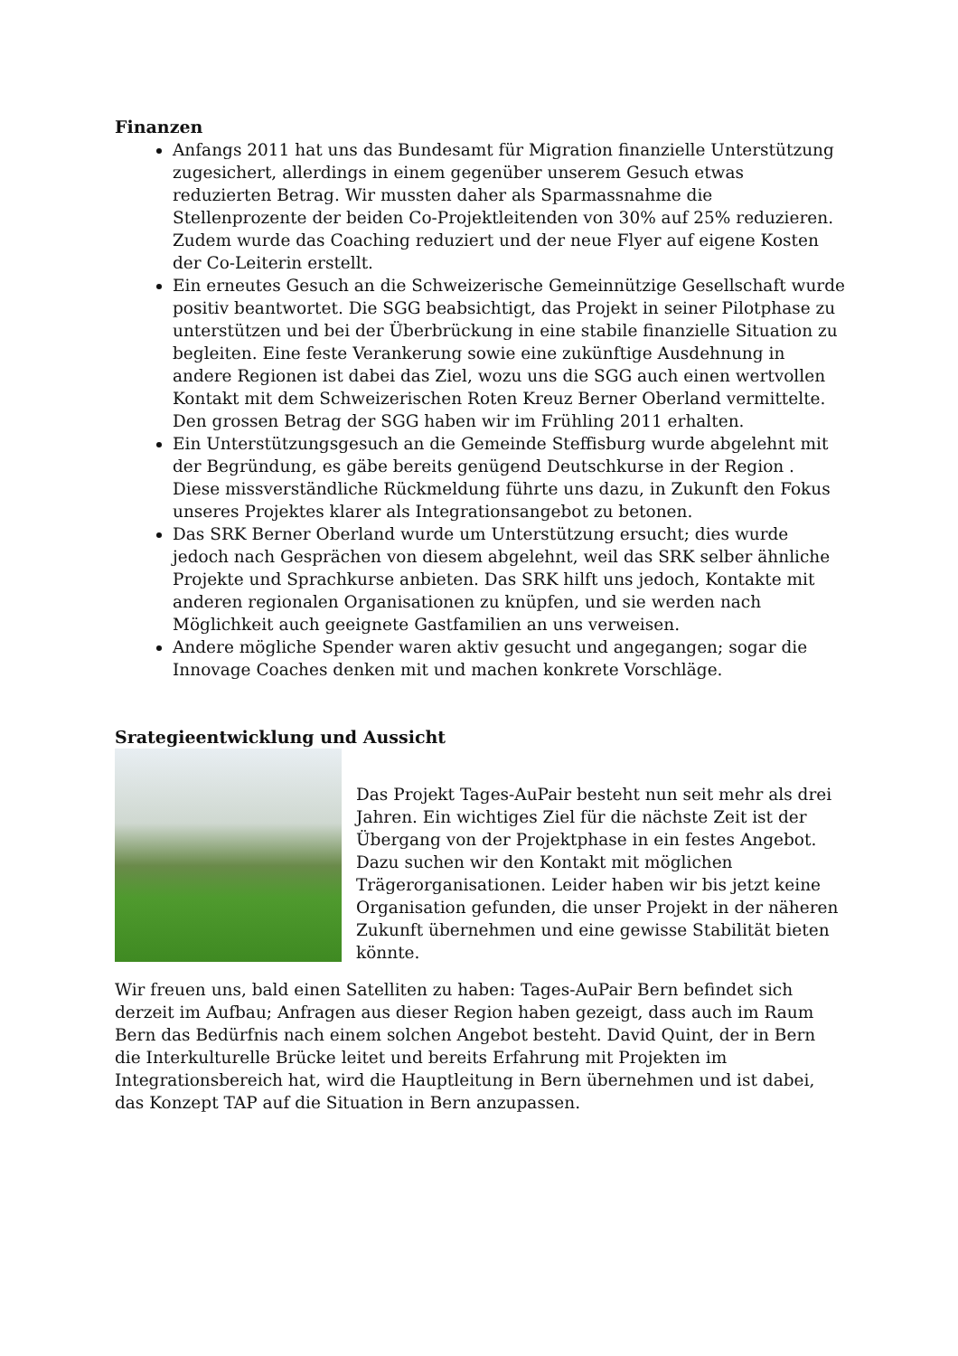Finanzen
Anfangs 2011 hat uns das Bundesamt für Migration finanzielle Unterstützung zugesichert, allerdings in einem gegenüber unserem Gesuch etwas reduzierten Betrag. Wir mussten daher als Sparmassnahme die Stellenprozente der beiden Co-Projektleitenden von 30% auf 25% reduzieren. Zudem wurde das Coaching reduziert und der neue Flyer auf eigene Kosten der Co-Leiterin erstellt.
Ein erneutes Gesuch an die Schweizerische Gemeinnützige Gesellschaft wurde positiv beantwortet. Die SGG beabsichtigt, das Projekt in seiner Pilotphase zu unterstützen und bei der Überbrückung in eine stabile finanzielle Situation zu begleiten. Eine feste Verankerung sowie eine zukünftige Ausdehnung in andere Regionen ist dabei das Ziel, wozu uns die SGG auch einen wertvollen Kontakt mit dem Schweizerischen Roten Kreuz Berner Oberland vermittelte. Den grossen Betrag der SGG haben wir im Frühling 2011 erhalten.
Ein Unterstützungsgesuch an die Gemeinde Steffisburg wurde abgelehnt mit der Begründung, es gäbe bereits genügend Deutschkurse in der Region . Diese missverständliche Rückmeldung führte uns dazu, in Zukunft den Fokus unseres Projektes klarer als Integrationsangebot zu betonen.
Das SRK Berner Oberland wurde um Unterstützung ersucht; dies wurde jedoch nach Gesprächen von diesem abgelehnt, weil das SRK selber ähnliche Projekte und Sprachkurse anbieten. Das SRK hilft uns jedoch, Kontakte mit anderen regionalen Organisationen zu knüpfen, und sie werden nach Möglichkeit auch geeignete Gastfamilien an uns verweisen.
Andere mögliche Spender waren aktiv gesucht und angegangen; sogar die Innovage Coaches denken mit und machen konkrete Vorschläge.
Srategieentwicklung und Aussicht
Das Projekt Tages-AuPair besteht nun seit mehr als drei Jahren. Ein wichtiges Ziel für die nächste Zeit ist der Übergang von der Projektphase in ein festes Angebot. Dazu suchen wir den Kontakt mit möglichen Trägerorganisationen. Leider haben wir bis jetzt keine Organisation gefunden, die unser Projekt in der näheren Zukunft übernehmen und eine gewisse Stabilität bieten könnte.
Wir freuen uns, bald einen Satelliten zu haben: Tages-AuPair Bern befindet sich derzeit im Aufbau; Anfragen aus dieser Region haben gezeigt, dass auch im Raum Bern das Bedürfnis nach einem solchen Angebot besteht. David Quint, der in Bern die Interkulturelle Brücke leitet und bereits Erfahrung mit Projekten im Integrationsbereich hat, wird die Hauptleitung in Bern übernehmen und ist dabei, das Konzept TAP auf die Situation in Bern anzupassen.